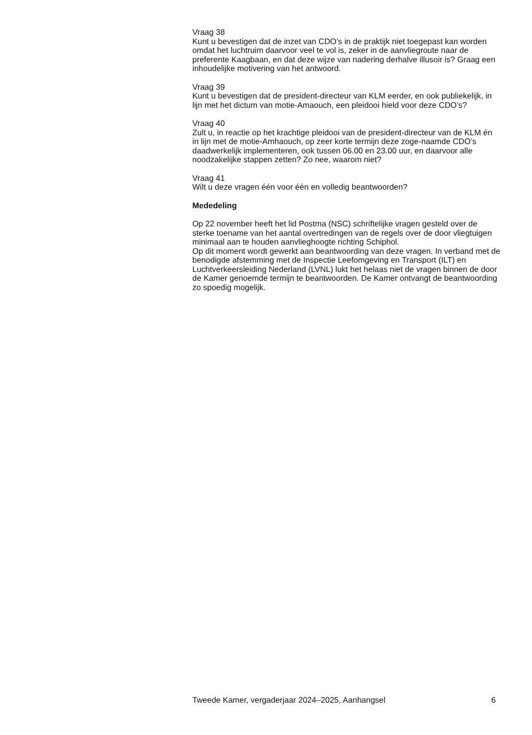Vraag 38
Kunt u bevestigen dat de inzet van CDO’s in de praktijk niet toegepast kan worden omdat het luchtruim daarvoor veel te vol is, zeker in de aanvliegroute naar de preferente Kaagbaan, en dat deze wijze van nadering derhalve illusoir is? Graag een inhoudelijke motivering van het antwoord.
Vraag 39
Kunt u bevestigen dat de president-directeur van KLM eerder, en ook publiekelijk, in lijn met het dictum van motie-Amaouch, een pleidooi hield voor deze CDO’s?
Vraag 40
Zult u, in reactie op het krachtige pleidooi van de president-directeur van de KLM én in lijn met de motie-Amhaouch, op zeer korte termijn deze zoge-naamde CDO’s daadwerkelijk implementeren, ook tussen 06.00 en 23.00 uur, en daarvoor alle noodzakelijke stappen zetten? Zo nee, waarom niet?
Vraag 41
Wilt u deze vragen één voor één en volledig beantwoorden?
Mededeling
Op 22 november heeft het lid Postma (NSC) schriftelijke vragen gesteld over de sterke toename van het aantal overtredingen van de regels over de door vliegtuigen minimaal aan te houden aanvlieghoogte richting Schiphol.
Op dit moment wordt gewerkt aan beantwoording van deze vragen. In verband met de benodigde afstemming met de Inspectie Leefomgeving en Transport (ILT) en Luchtverkeersleiding Nederland (LVNL) lukt het helaas niet de vragen binnen de door de Kamer genoemde termijn te beantwoorden. De Kamer ontvangt de beantwoording zo spoedig mogelijk.
Tweede Kamer, vergaderjaar 2024–2025, Aanhangsel 6